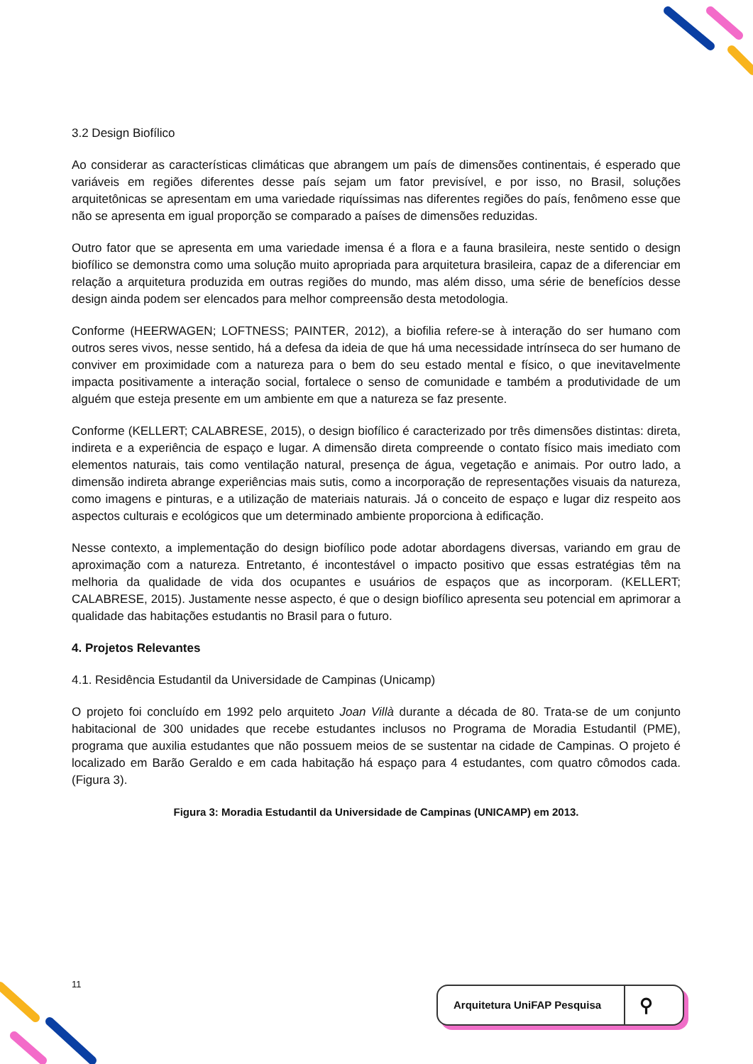3.2 Design Biofílico
Ao considerar as características climáticas que abrangem um país de dimensões continentais, é esperado que variáveis em regiões diferentes desse país sejam um fator previsível, e por isso, no Brasil, soluções arquitetônicas se apresentam em uma variedade riquíssimas nas diferentes regiões do país, fenômeno esse que não se apresenta em igual proporção se comparado a países de dimensões reduzidas.
Outro fator que se apresenta em uma variedade imensa é a flora e a fauna brasileira, neste sentido o design biofílico se demonstra como uma solução muito apropriada para arquitetura brasileira, capaz de a diferenciar em relação a arquitetura produzida em outras regiões do mundo, mas além disso, uma série de benefícios desse design ainda podem ser elencados para melhor compreensão desta metodologia.
Conforme (HEERWAGEN; LOFTNESS; PAINTER, 2012), a biofilia refere-se à interação do ser humano com outros seres vivos, nesse sentido, há a defesa da ideia de que há uma necessidade intrínseca do ser humano de conviver em proximidade com a natureza para o bem do seu estado mental e físico, o que inevitavelmente impacta positivamente a interação social, fortalece o senso de comunidade e também a produtividade de um alguém que esteja presente em um ambiente em que a natureza se faz presente.
Conforme (KELLERT; CALABRESE, 2015), o design biofílico é caracterizado por três dimensões distintas: direta, indireta e a experiência de espaço e lugar. A dimensão direta compreende o contato físico mais imediato com elementos naturais, tais como ventilação natural, presença de água, vegetação e animais. Por outro lado, a dimensão indireta abrange experiências mais sutis, como a incorporação de representações visuais da natureza, como imagens e pinturas, e a utilização de materiais naturais. Já o conceito de espaço e lugar diz respeito aos aspectos culturais e ecológicos que um determinado ambiente proporciona à edificação.
Nesse contexto, a implementação do design biofílico pode adotar abordagens diversas, variando em grau de aproximação com a natureza. Entretanto, é incontestável o impacto positivo que essas estratégias têm na melhoria da qualidade de vida dos ocupantes e usuários de espaços que as incorporam. (KELLERT; CALABRESE, 2015). Justamente nesse aspecto, é que o design biofílico apresenta seu potencial em aprimorar a qualidade das habitações estudantis no Brasil para o futuro.
4. Projetos Relevantes
4.1. Residência Estudantil da Universidade de Campinas (Unicamp)
O projeto foi concluído em 1992 pelo arquiteto Joan Villà durante a década de 80. Trata-se de um conjunto habitacional de 300 unidades que recebe estudantes inclusos no Programa de Moradia Estudantil (PME), programa que auxilia estudantes que não possuem meios de se sustentar na cidade de Campinas. O projeto é localizado em Barão Geraldo e em cada habitação há espaço para 4 estudantes, com quatro cômodos cada. (Figura 3).
Figura 3: Moradia Estudantil da Universidade de Campinas (UNICAMP) em 2013.
11
Arquitetura UniFAP Pesquisa ⚲